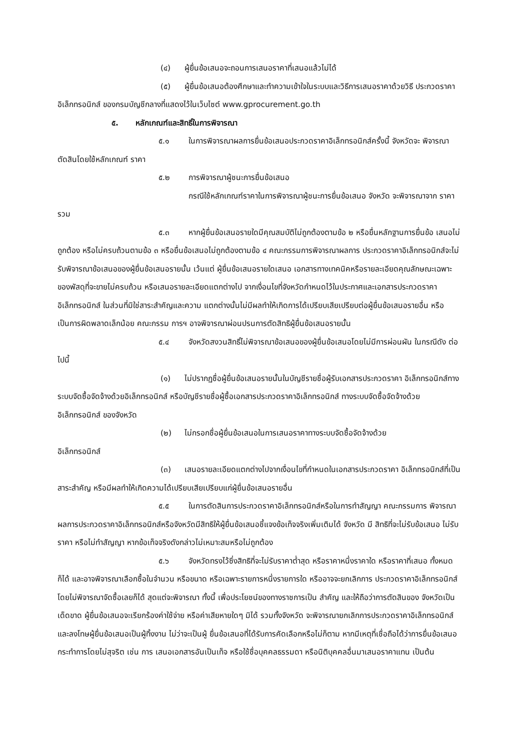(๔) ผู้ยื่นข้อเสนอจะถอนการเสนอราคาที่เสนอแล้วไม่ได้
(๕) ผู้ยื่นข้อเสนอต้องศึกษาและทำความเข้าใจในระบบและวิธีการเสนอราคาด้วยวิธี ประกวดราคาอิเล็กทรอนิกส์ ของกรมบัญชีกลางที่แสดงไว้ในเว็บไซต์ www.gprocurement.go.th
๕. หลักเกณฑ์และสิทธิ์ในการพิจารณา
๕.๑ ในการพิจารณาผลการยื่นข้อเสนอประกวดราคาอิเล็กทรอนิกส์ครั้งนี้ จังหวัดจะ พิจารณาตัดสินโดยใช้หลักเกณฑ์ ราคา
๕.๒ การพิจารณาผู้ชนะการยื่นข้อเสนอ
กรณีใช้หลักเกณฑ์ราคาในการพิจารณาผู้ชนะการยื่นข้อเสนอ จังหวัด จะพิจารณาจาก ราคารวม
๕.๓ หากผู้ยื่นข้อเสนอรายใดมีคุณสมบัติไม่ถูกต้องตามข้อ ๒ หรือยื่นหลักฐานการยื่นข้อ เสนอไม่ถูกต้อง หรือไม่ครบถ้วนตามข้อ ๓ หรือยื่นข้อเสนอไม่ถูกต้องตามข้อ ๔ คณะกรรมการพิจารณาผลการ ประกวดราคาอิเล็กทรอนิกส์จะไม่รับพิจารณาข้อเสนอของผู้ยื่นข้อเสนอรายนั้น เว้นแต่ ผู้ยื่นข้อเสนอรายใดเสนอ เอกสารทางเทคนิคหรือรายละเอียดคุณลักษณะเฉพาะของพัสดุที่จะขายไม่ครบถ้วน หรือเสนอรายละเอียดแตกต่างไป จากเงื่อนไขที่จังหวัดกำหนดไว้ในประกาศและเอกสารประกวดราคาอิเล็กทรอนิกส์ ในส่วนที่มิใช่สาระสำคัญและความ แตกต่างนั้นไม่มีผลทำให้เกิดการได้เปรียบเสียเปรียบต่อผู้ยื่นข้อเสนอรายอื่น หรือเป็นการผิดพลาดเล็กน้อย คณะกรรม การฯ อาจพิจารณาผ่อนปรนการตัดสิทธิผู้ยื่นข้อเสนอรายนั้น
๕.๔ จังหวัดสงวนสิทธิ์ไม่พิจารณาข้อเสนอของผู้ยื่นข้อเสนอโดยไม่มีการผ่อนผัน ในกรณีดัง ต่อไปนี้
(๑) ไม่ปรากฏชื่อผู้ยื่นข้อเสนอรายนั้นในบัญชีรายชื่อผู้รับเอกสารประกวดราคา อิเล็กทรอนิกส์ทางระบบจัดซื้อจัดจ้างด้วยอิเล็กทรอนิกส์ หรือบัญชีรายชื่อผู้ซื้อเอกสารประกวดราคาอิเล็กทรอนิกส์ ทางระบบจัดซื้อจัดจ้างด้วยอิเล็กทรอนิกส์ ของจังหวัด
(๒) ไม่กรอกชื่อผู้ยื่นข้อเสนอในการเสนอราคาทางระบบจัดซื้อจัดจ้างด้วย
อิเล็กทรอนิกส์
(๓) เสนอรายละเอียดแตกต่างไปจากเงื่อนไขที่กำหนดในเอกสารประกวดราคา อิเล็กทรอนิกส์ที่เป็นสาระสำคัญ หรือมีผลทำให้เกิดความได้เปรียบเสียเปรียบแก่ผู้ยื่นข้อเสนอรายอื่น
๕.๕ ในการตัดสินการประกวดราคาอิเล็กทรอนิกส์หรือในการทำสัญญา คณะกรรมการ พิจารณาผลการประกวดราคาอิเล็กทรอนิกส์หรือจังหวัดมีสิทธิให้ผู้ยื่นข้อเสนอชี้แจงข้อเท็จจริงเพิ่มเติมได้ จังหวัด มี สิทธิที่จะไม่รับข้อเสนอ ไม่รับราคา หรือไม่ทำสัญญา หากข้อเท็จจริงดังกล่าวไม่เหมาะสมหรือไม่ถูกต้อง
๕.๖ จังหวัดทรงไว้ซึ่งสิทธิที่จะไม่รับราคาต่ำสุด หรือราคาหนึ่งราคาใด หรือราคาที่เสนอ ทั้งหมดก็ได้ และอาจพิจารณาเลือกซื้อในจำนวน หรือขนาด หรือเฉพาะรายการหนึ่งรายการใด หรืออาจจะยกเลิกการ ประกวดราคาอิเล็กทรอนิกส์โดยไม่พิจารณาจัดซื้อเลยก็ได้ สุดแต่จะพิจารณา ทั้งนี้ เพื่อประโยชน์ของทางราชการเป็น สำคัญ และให้ถือว่าการตัดสินของ จังหวัดเป็นเด็ดขาด ผู้ยื่นข้อเสนอจะเรียกร้องค่าใช้จ่าย หรือค่าเสียหายใดๆ มิได้ รวมทั้งจังหวัด จะพิจารณายกเลิกการประกวดราคาอิเล็กทรอนิกส์และลงโทษผู้ยื่นข้อเสนอเป็นผู้ทิ้งงาน ไม่ว่าจะเป็นผู้ ยื่นข้อเสนอที่ได้รับการคัดเลือกหรือไม่ก็ตาม หากมีเหตุที่เชื่อถือได้ว่าการยื่นข้อเสนอกระทำการโดยไม่สุจริต เช่น การ เสนอเอกสารอันเป็นเท็จ หรือใช้ชื่อบุคคลธรรมดา หรือนิติบุคคลอื่นมาเสนอราคาแทน เป็นต้น